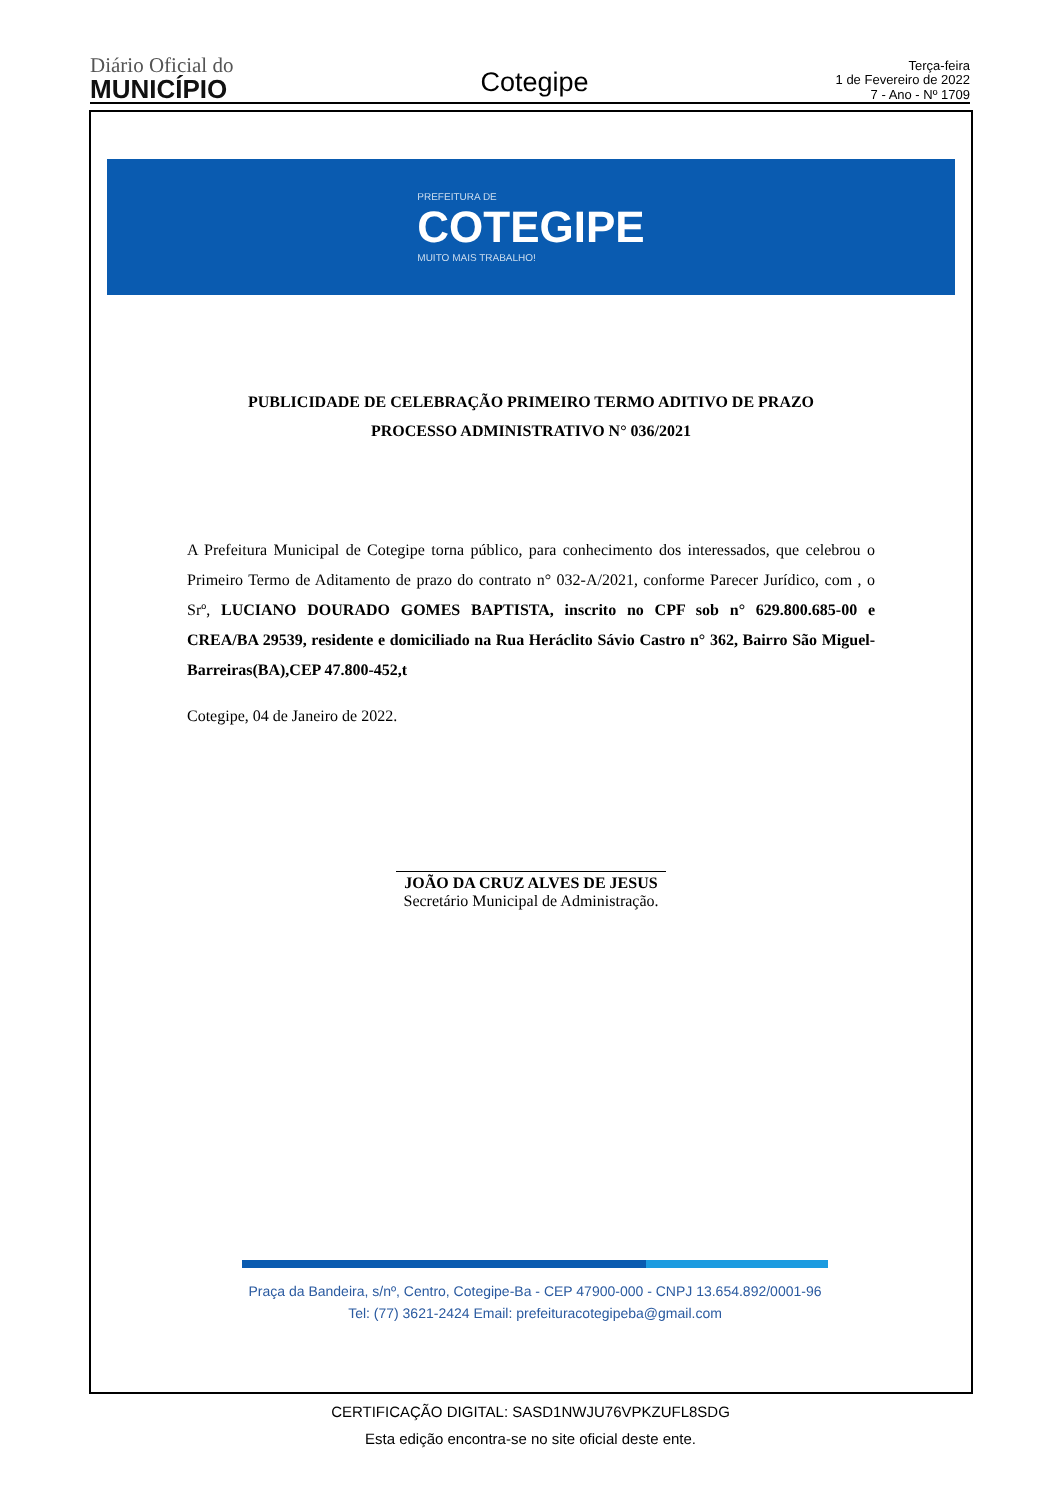Diário Oficial do
MUNICÍPIO
Cotegipe
Terça-feira
1 de Fevereiro de 2022
7 - Ano - Nº 1709
PREFEITURA DE
COTEGIPE
MUITO MAIS TRABALHO!
PUBLICIDADE DE CELEBRAÇÃO PRIMEIRO TERMO ADITIVO DE PRAZO
PROCESSO ADMINISTRATIVO N° 036/2021
A Prefeitura Municipal de Cotegipe torna público, para conhecimento dos interessados, que celebrou o Primeiro Termo de Aditamento de prazo do contrato n° 032-A/2021, conforme Parecer Jurídico, com , o Srº, LUCIANO DOURADO GOMES BAPTISTA, inscrito no CPF sob n° 629.800.685-00 e CREA/BA 29539, residente e domiciliado na Rua Heráclito Sávio Castro n° 362, Bairro São Miguel-Barreiras(BA),CEP 47.800-452,t
Cotegipe, 04 de Janeiro de 2022.
JOÃO DA CRUZ ALVES DE JESUS
Secretário Municipal de Administração.
Praça da Bandeira, s/nº, Centro, Cotegipe-Ba - CEP 47900-000 - CNPJ 13.654.892/0001-96
Tel: (77) 3621-2424 Email: prefeituracotegipeba@gmail.com
CERTIFICAÇÃO DIGITAL: SASD1NWJU76VPKZUFL8SDG
Esta edição encontra-se no site oficial deste ente.